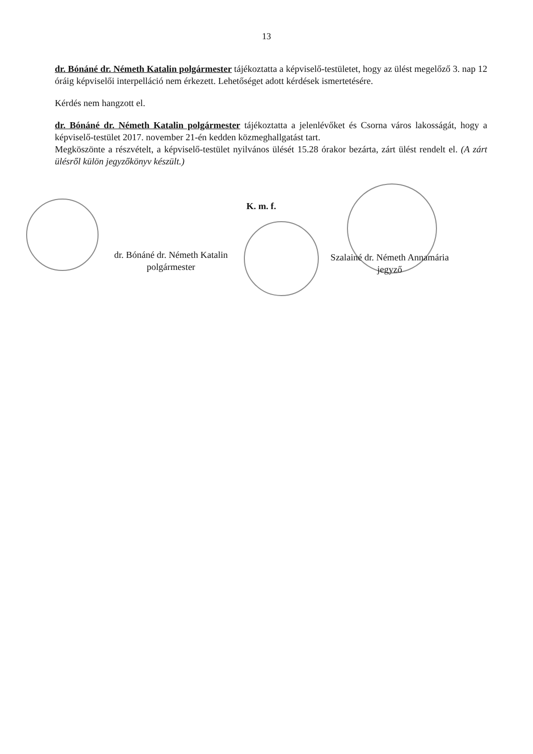13
dr. Bónáné dr. Németh Katalin polgármester tájékoztatta a képviselő-testületet, hogy az ülést megelőző 3. nap 12 óráig képviselői interpelláció nem érkezett. Lehetőséget adott kérdések ismertetésére.
Kérdés nem hangzott el.
dr. Bónáné dr. Németh Katalin polgármester tájékoztatta a jelenlévőket és Csorna város lakosságát, hogy a képviselő-testület 2017. november 21-én kedden közmeghallgatást tart.
Megköszönte a részvételt, a képviselő-testület nyilvános ülését 15.28 órakor bezárta, zárt ülést rendelt el. (A zárt ülésről külön jegyzőkönyv készült.)
K. m. f.
dr. Bónáné dr. Németh Katalin
polgármester
Szalainé dr. Németh Annamária
jegyző